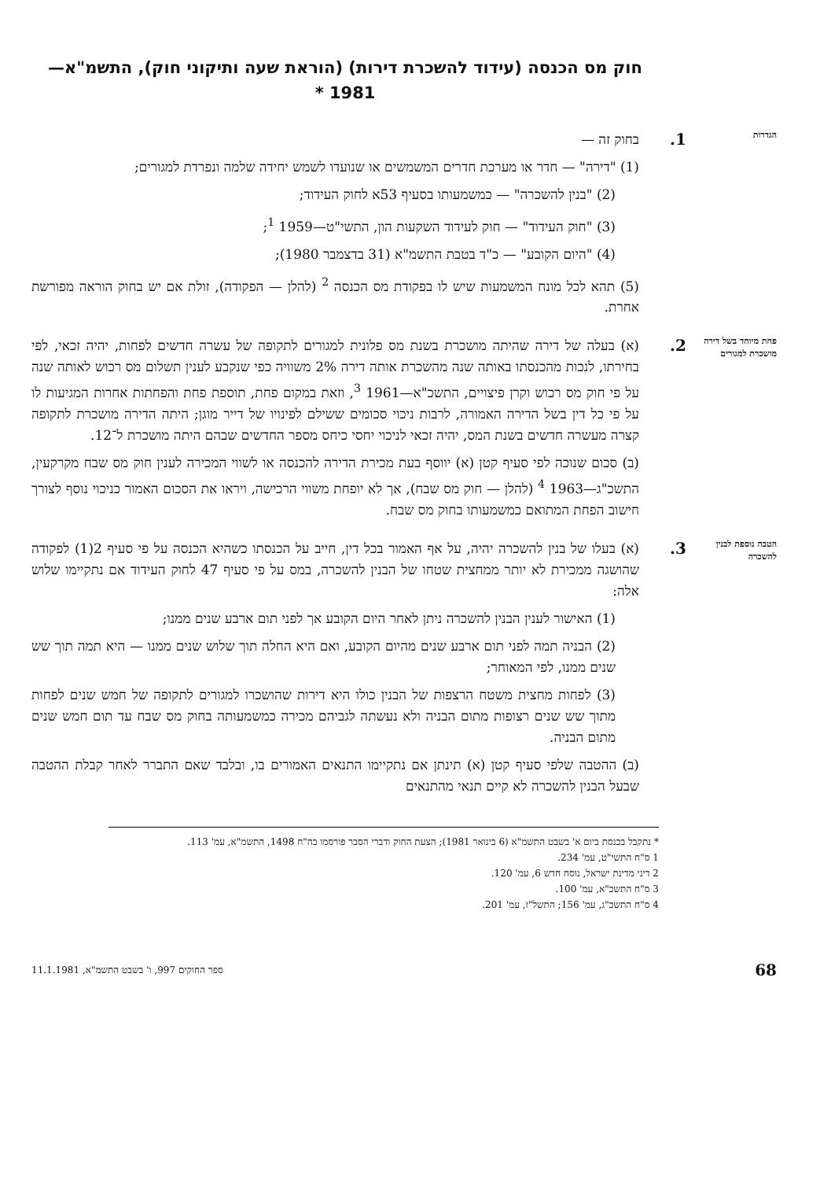חוק מס הכנסה (עידוד להשכרת דירות) (הוראת שעה ותיקוני חוק), התשמ"א—1981 *
הגדרות
1.
בחוק זה —
(1) "דירה" — חדר או מערכת חדרים המשמשים או שנועדו לשמש יחידה שלמה ונפרדת למגורים;
(2) "בנין להשכרה" — כמשמעותו בסעיף 53א לחוק העידוד;
(3) "חוק העידוד" — חוק לעידוד השקעות הון, התשי"ט—1959 <sup>1</sup>;
(4) "היום הקובע" — כ"ד בטבת התשמ"א (31 בדצמבר 1980);
(5) תהא לכל מונח המשמעות שיש לו בפקודת מס הכנסה <sup>2</sup> (להלן — הפקודה), זולת אם יש בחוק הוראה מפורשת אחרת.
פחת מיוחד בשל דירה מושכרת למגורים
2.
(א) בעלה של דירה שהיתה מושכרת בשנת מס פלונית למגורים לתקופה של עשרה חדשים לפחות, יהיה זכאי, לפי בחירתו, לנכות מהכנסתו באותה שנה מהשכרת אותה דירה 2% משוויה כפי שנקבע לענין תשלום מס רכוש לאותה שנה על פי חוק מס רכוש וקרן פיצויים, התשכ"א—1961 <sup>3</sup>, וזאת במקום פחת, תוספת פחת והפחתות אחרות המגיעות לו על פי כל דין בשל הדירה האמורה, לרבות ניכוי סכומים ששילם לפינויו של דייר מוגן; היתה הדירה מושכרת לתקופה קצרה מעשרה חדשים בשנת המס, יהיה זכאי לניכוי יחסי כיחס מספר החדשים שבהם היתה מושכרת ל־12.
(ב) סכום שנוכה לפי סעיף קטן (א) יווסף בעת מכירת הדירה להכנסה או לשווי המכירה לענין חוק מס שבח מקרקעין, התשכ"ג—1963 <sup>4</sup> (להלן — חוק מס שבח), אך לא יופחת משווי הרכישה, ויראו את הסכום האמור כניכוי נוסף לצורך חישוב הפחת המתואם כמשמעותו בחוק מס שבח.
הטבה נוספת לבנין להשכרה
3.
(א) בעלו של בנין להשכרה יהיה, על אף האמור בכל דין, חייב על הכנסתו כשהיא הכנסה על פי סעיף 2(1) לפקודה שהושגה ממכירת לא יותר ממחצית שטחו של הבנין להשכרה, במס על פי סעיף 47 לחוק העידוד אם נתקיימו שלוש אלה:
(1) האישור לענין הבנין להשכרה ניתן לאחר היום הקובע אך לפני תום ארבע שנים ממנו;
(2) הבניה תמה לפני תום ארבע שנים מהיום הקובע, ואם היא החלה תוך שלוש שנים ממנו — היא תמה תוך שש שנים ממנו, לפי המאוחר;
(3) לפחות מחצית משטח הרצפות של הבנין כולו היא דירות שהושכרו למגורים לתקופה של חמש שנים לפחות מתוך שש שנים רצופות מתום הבניה ולא נעשתה לגביהם מכירה כמשמעותה בחוק מס שבח עד תום חמש שנים מתום הבניה.
(ב) ההטבה שלפי סעיף קטן (א) תינתן אם נתקיימו התנאים האמורים בו, ובלבד שאם התברר לאחר קבלת ההטבה שבעל הבנין להשכרה לא קיים תנאי מהתנאים
* נתקבל בכנסת ביום א' בשבט התשמ"א (6 בינואר 1981); הצעת החוק ודברי הסבר פורסמו בה"ח 1498, התשמ"א, עמ' 113.
1 ס"ח התשי"ט, עמ' 234.
2 דיני מדינת ישראל, נוסח חדש 6, עמ' 120.
3 ס"ח התשכ"א, עמ' 100.
4 ס"ח התשכ"ג, עמ' 156; התשל"ז, עמ' 201.
68 ספר החוקים 997, ו' בשבט התשמ"א, 11.1.1981